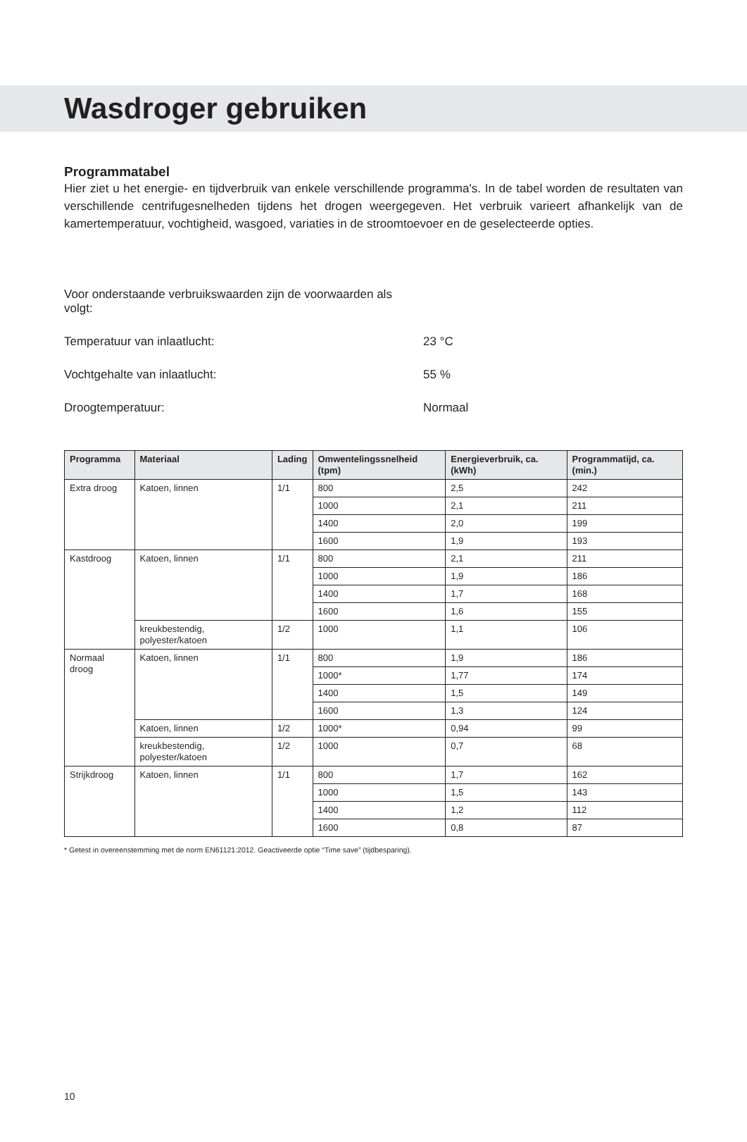Wasdroger gebruiken
Programmatabel
Hier ziet u het energie- en tijdverbruik van enkele verschillende programma's. In de tabel worden de resultaten van verschillende centrifugesnelheden tijdens het drogen weergegeven. Het verbruik varieert afhankelijk van de kamertemperatuur, vochtigheid, wasgoed, variaties in de stroomtoevoer en de geselecteerde opties.
Voor onderstaande verbruikswaarden zijn de voorwaarden als volgt:
Temperatuur van inlaatlucht: 23 °C
Vochtgehalte van inlaatlucht: 55 %
Droogtemperatuur: Normaal
| Programma | Materiaal | Lading | Omwentelingssnelheid (tpm) | Energieverbruik, ca. (kWh) | Programmatijd, ca. (min.) |
| --- | --- | --- | --- | --- | --- |
| Extra droog | Katoen, linnen | 1/1 | 800 | 2,5 | 242 |
| | | | 1000 | 2,1 | 211 |
| | | | 1400 | 2,0 | 199 |
| | | | 1600 | 1,9 | 193 |
| Kastdroog | Katoen, linnen | 1/1 | 800 | 2,1 | 211 |
| | | | 1000 | 1,9 | 186 |
| | | | 1400 | 1,7 | 168 |
| | | | 1600 | 1,6 | 155 |
| | kreukbestendig, polyester/katoen | 1/2 | 1000 | 1,1 | 106 |
| Normaal droog | Katoen, linnen | 1/1 | 800 | 1,9 | 186 |
| | | | 1000* | 1,77 | 174 |
| | | | 1400 | 1,5 | 149 |
| | | | 1600 | 1,3 | 124 |
| | Katoen, linnen | 1/2 | 1000* | 0,94 | 99 |
| | kreukbestendig, polyester/katoen | 1/2 | 1000 | 0,7 | 68 |
| Strijkdroog | Katoen, linnen | 1/1 | 800 | 1,7 | 162 |
| | | | 1000 | 1,5 | 143 |
| | | | 1400 | 1,2 | 112 |
| | | | 1600 | 0,8 | 87 |
* Getest in overeenstemming met de norm EN61121:2012. Geactiveerde optie “Time save” (tijdbesparing).
10